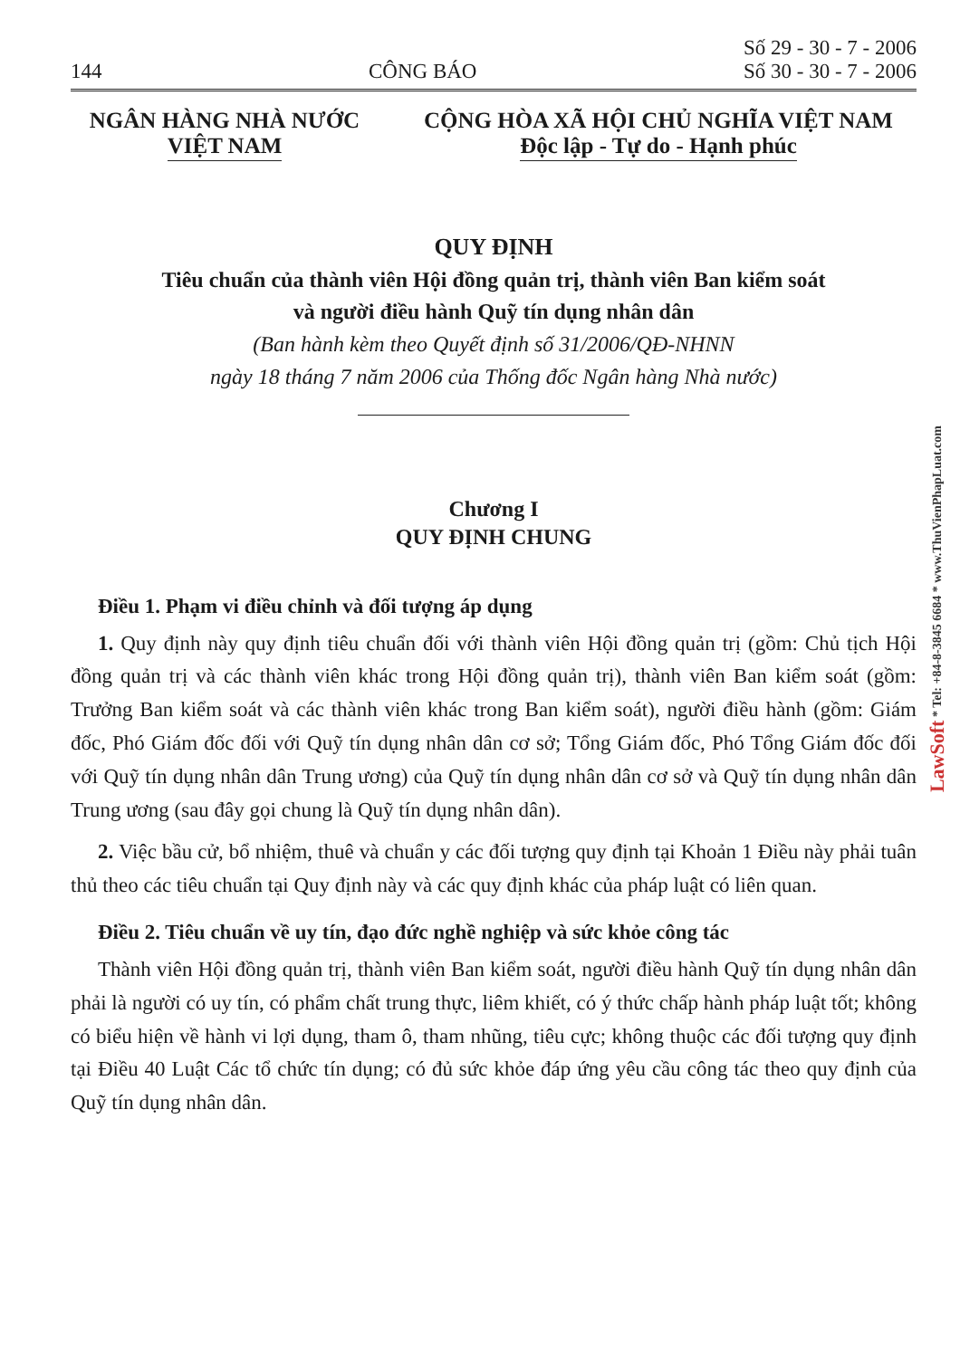144 CÔNG BÁO Số 29 - 30 - 7 - 2006
Số 30 - 30 - 7 - 2006
NGÂN HÀNG NHÀ NƯỚC
VIỆT NAM
CỘNG HÒA XÃ HỘI CHỦ NGHĨA VIỆT NAM
Độc lập - Tự do - Hạnh phúc
QUY ĐỊNH
Tiêu chuẩn của thành viên Hội đồng quản trị, thành viên Ban kiểm soát
và người điều hành Quỹ tín dụng nhân dân
(Ban hành kèm theo Quyết định số 31/2006/QĐ-NHNN
ngày 18 tháng 7 năm 2006 của Thống đốc Ngân hàng Nhà nước)
Chương I
QUY ĐỊNH CHUNG
Điều 1. Phạm vi điều chỉnh và đối tượng áp dụng
1. Quy định này quy định tiêu chuẩn đối với thành viên Hội đồng quản trị (gồm: Chủ tịch Hội đồng quản trị và các thành viên khác trong Hội đồng quản trị), thành viên Ban kiểm soát (gồm: Trưởng Ban kiểm soát và các thành viên khác trong Ban kiểm soát), người điều hành (gồm: Giám đốc, Phó Giám đốc đối với Quỹ tín dụng nhân dân cơ sở; Tổng Giám đốc, Phó Tổng Giám đốc đối với Quỹ tín dụng nhân dân Trung ương) của Quỹ tín dụng nhân dân cơ sở và Quỹ tín dụng nhân dân Trung ương (sau đây gọi chung là Quỹ tín dụng nhân dân).
2. Việc bầu cử, bổ nhiệm, thuê và chuẩn y các đối tượng quy định tại Khoản 1 Điều này phải tuân thủ theo các tiêu chuẩn tại Quy định này và các quy định khác của pháp luật có liên quan.
Điều 2. Tiêu chuẩn về uy tín, đạo đức nghề nghiệp và sức khỏe công tác
Thành viên Hội đồng quản trị, thành viên Ban kiểm soát, người điều hành Quỹ tín dụng nhân dân phải là người có uy tín, có phẩm chất trung thực, liêm khiết, có ý thức chấp hành pháp luật tốt; không có biểu hiện về hành vi lợi dụng, tham ô, tham nhũng, tiêu cực; không thuộc các đối tượng quy định tại Điều 40 Luật Các tổ chức tín dụng; có đủ sức khỏe đáp ứng yêu cầu công tác theo quy định của Quỹ tín dụng nhân dân.
LawSoft * Tel: +84-8-3845 6684 * www.ThuVienPhapLuat.com